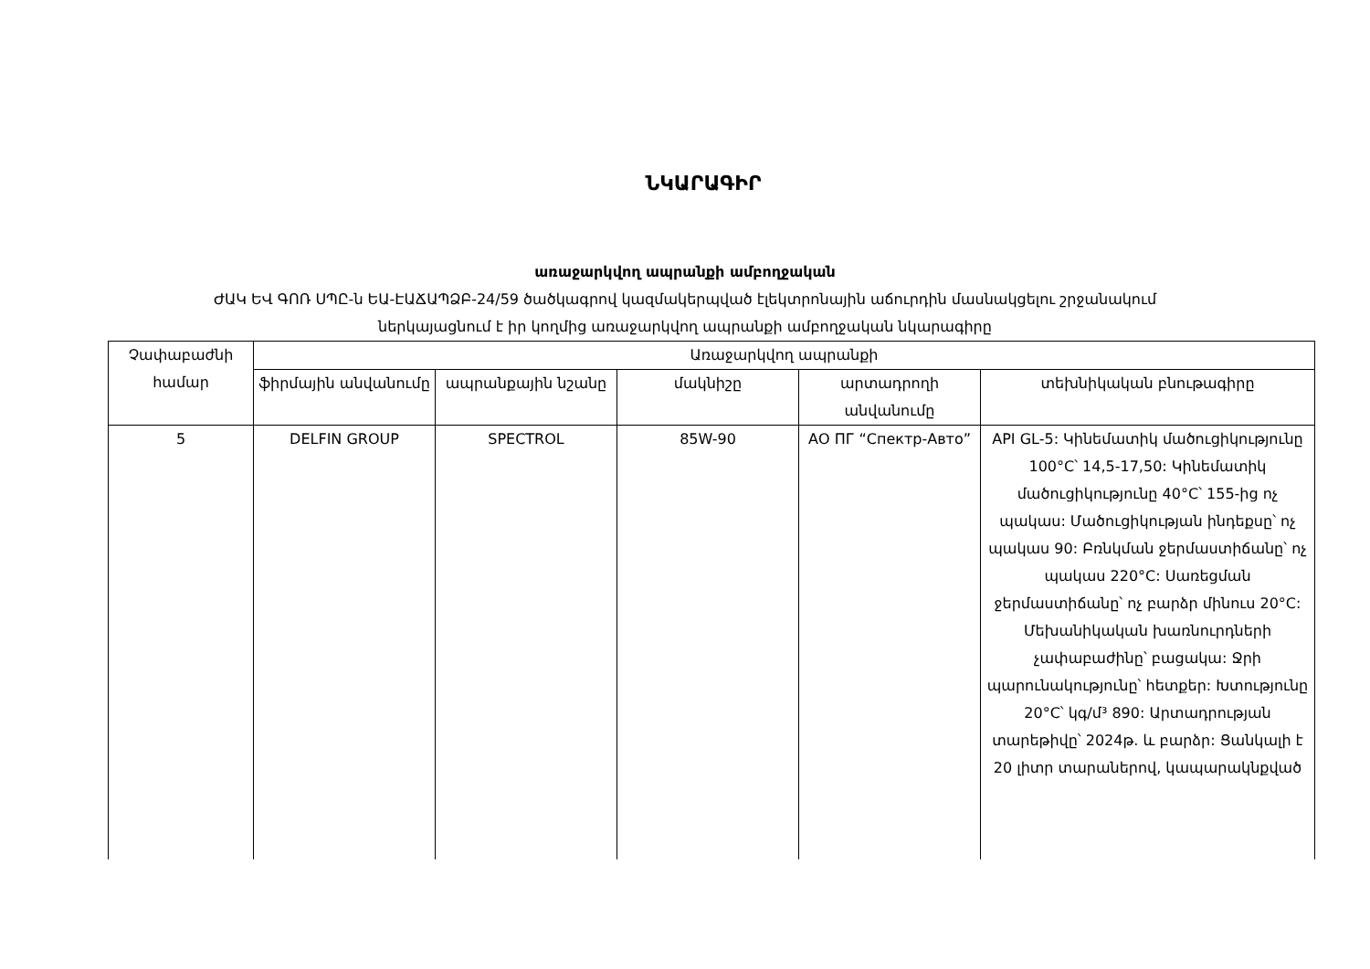ՆԿԱՐԱԳԻՐ
առաջարկվող ապրանքի ամբողջական
ԺԱԿ ԵՎ ԳՈՌ ՍՊԸ-ն ԵԱ-ԷԱՃԱՊՁԲ-24/59 ծածկագրով կազմակերպված էլեկտրոնային աճուրդին մասնակցելու շրջանակում
ներկայացնում է իր կողմից առաջարկվող ապրանքի ամբողջական նկարագիրը
| Չափաբաժնի համար | Առաջարկվող ապրանքի | | | | |
| | ֆիրմային անվանումը | ապրանքային նշանը | մակնիշը | արտադրողի անվանումը | տեխնիկական բնութագիրը |
| 5 | DELFIN GROUP | SPECTROL | 85W-90 | АО ПГ “Спектр-Авто” | API GL-5: Կինեմատիկ մածուցիկությունը 100°C՝ 14,5-17,50: Կինեմատիկ մածուցիկությունը 40°C՝ 155-ից ոչ պակաս: Մածուցիկության ինդեքսը՝ ոչ պակաս 90: Բռնկման ջերմաստիճանը՝ ոչ պակաս 220°C: Սառեցման ջերմաստիճանը՝ ոչ բարձր մինուս 20°C: Մեխանիկական խառնուրդների չափաբաժինը՝ բացակա: Ջրի պարունակությունը՝ հետքեր: Խտությունը 20°C՝ կգ/մ³ 890: Արտադրության տարեթիվը՝ 2024թ. և բարձր: Ցանկալի է 20 լիտր տարաներով, կապարակնքված |